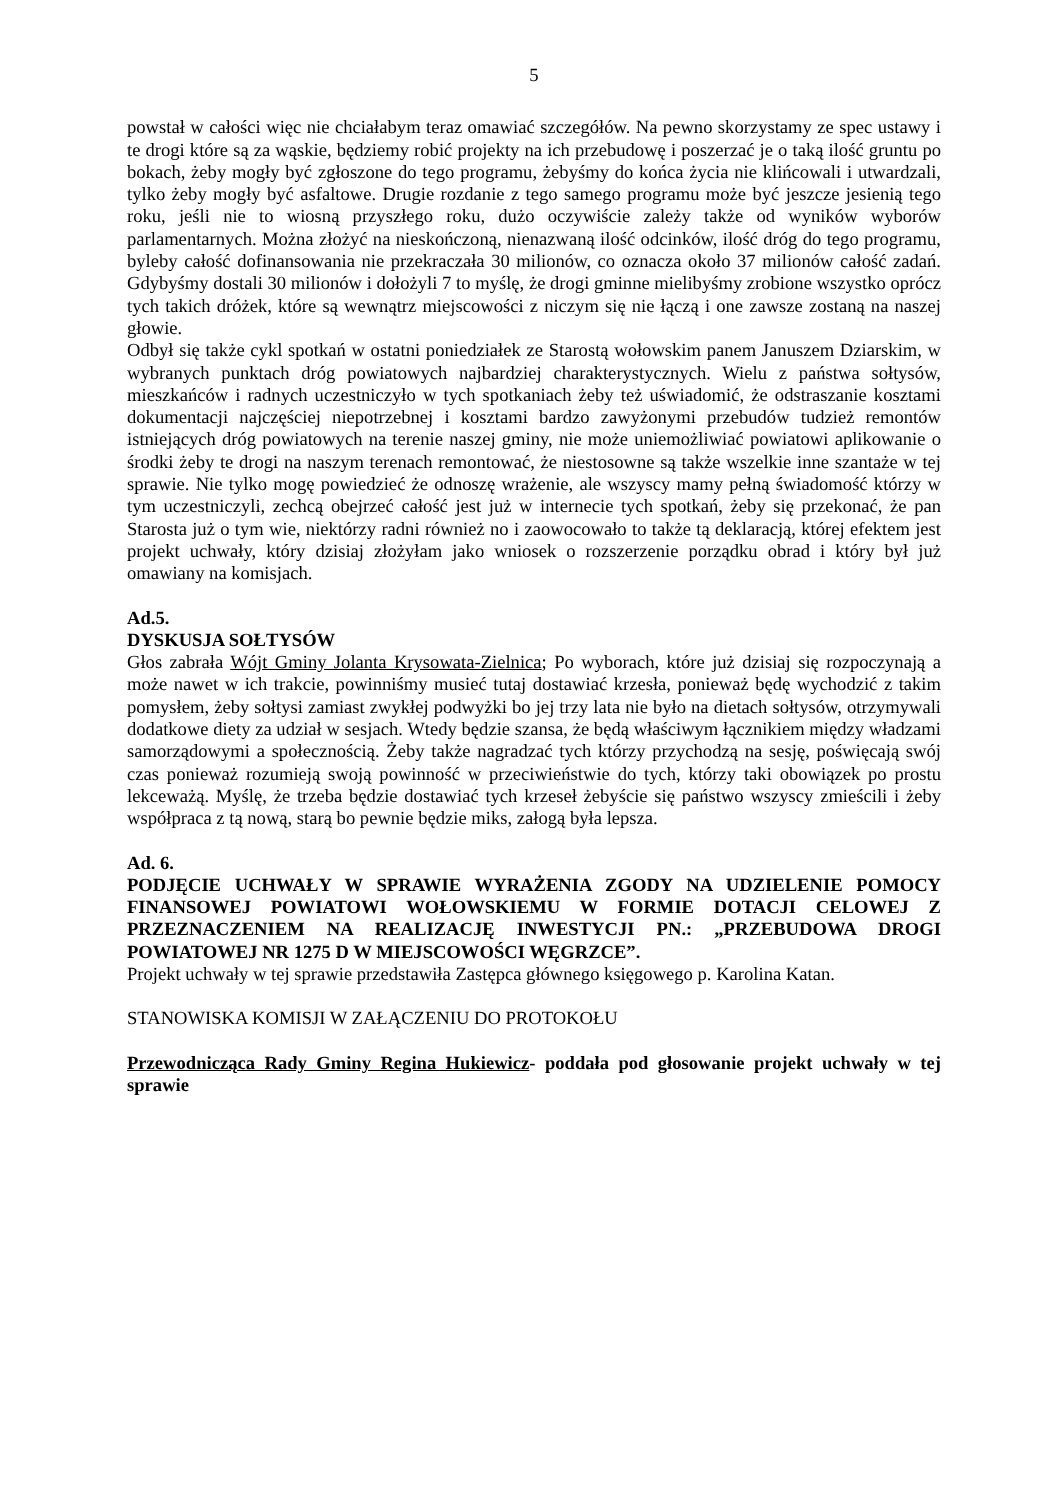5
powstał w całości więc nie chciałabym teraz omawiać szczegółów. Na pewno skorzystamy ze spec ustawy i te drogi które są za wąskie, będziemy robić projekty na ich przebudowę i poszerzać je o taką ilość gruntu po bokach, żeby mogły być zgłoszone do tego programu, żebyśmy do końca życia nie klińcowali i utwardzali, tylko żeby mogły być asfaltowe. Drugie rozdanie z tego samego programu może być jeszcze jesienią tego roku, jeśli nie to wiosną przyszłego roku, dużo oczywiście zależy także od wyników wyborów parlamentarnych. Można złożyć na nieskończoną, nienazwaną ilość odcinków, ilość dróg do tego programu, byleby całość dofinansowania nie przekraczała 30 milionów, co oznacza około 37 milionów całość zadań. Gdybyśmy dostali 30 milionów i dołożyli 7 to myślę, że drogi gminne mielibyśmy zrobione wszystko oprócz tych takich dróżek, które są wewnątrz miejscowości z niczym się nie łączą i one zawsze zostaną na naszej głowie.
Odbył się także cykl spotkań w ostatni poniedziałek ze Starostą wołowskim panem Januszem Dziarskim, w wybranych punktach dróg powiatowych najbardziej charakterystycznych. Wielu z państwa sołtysów, mieszkańców i radnych uczestniczyło w tych spotkaniach żeby też uświadomić, że odstraszanie kosztami dokumentacji najczęściej niepotrzebnej i kosztami bardzo zawyżonymi przebudów tudzież remontów istniejących dróg powiatowych na terenie naszej gminy, nie może uniemożliwiać powiatowi aplikowanie o środki żeby te drogi na naszym terenach remontować, że niestosowne są także wszelkie inne szantaże w tej sprawie. Nie tylko mogę powiedzieć że odnoszę wrażenie, ale wszyscy mamy pełną świadomość którzy w tym uczestniczyli, zechcą obejrzeć całość jest już w internecie tych spotkań, żeby się przekonać, że pan Starosta już o tym wie, niektórzy radni również no i zaowocowało to także tą deklaracją, której efektem jest projekt uchwały, który dzisiaj złożyłam jako wniosek o rozszerzenie porządku obrad i który był już omawiany na komisjach.
Ad.5.
DYSKUSJA SOŁTYSÓW
Głos zabrała Wójt Gminy Jolanta Krysowata-Zielnica; Po wyborach, które już dzisiaj się rozpoczynają a może nawet w ich trakcie, powinniśmy musieć tutaj dostawiać krzesła, ponieważ będę wychodzić z takim pomysłem, żeby sołtysi zamiast zwykłej podwyżki bo jej trzy lata nie było na dietach sołtysów, otrzymywali dodatkowe diety za udział w sesjach. Wtedy będzie szansa, że będą właściwym łącznikiem między władzami samorządowymi a społecznością. Żeby także nagradzać tych którzy przychodzą na sesję, poświęcają swój czas ponieważ rozumieją swoją powinność w przeciwieństwie do tych, którzy taki obowiązek po prostu lekceważą. Myślę, że trzeba będzie dostawiać tych krzeseł żebyście się państwo wszyscy zmieścili i żeby współpraca z tą nową, starą bo pewnie będzie miks, załogą była lepsza.
Ad. 6.
PODJĘCIE UCHWAŁY W SPRAWIE WYRAŻENIA ZGODY NA UDZIELENIE POMOCY FINANSOWEJ POWIATOWI WOŁOWSKIEMU W FORMIE DOTACJI CELOWEJ Z PRZEZNACZENIEM NA REALIZACJĘ INWESTYCJI PN.: „PRZEBUDOWA DROGI POWIATOWEJ NR 1275 D W MIEJSCOWOŚCI WĘGRZCE”.
Projekt uchwały w tej sprawie przedstawiła Zastępca głównego księgowego p. Karolina Katan.
STANOWISKA KOMISJI W ZAŁĄCZENIU DO PROTOKOŁU
Przewodnicząca Rady Gminy Regina Hukiewicz- poddała pod głosowanie projekt uchwały w tej sprawie